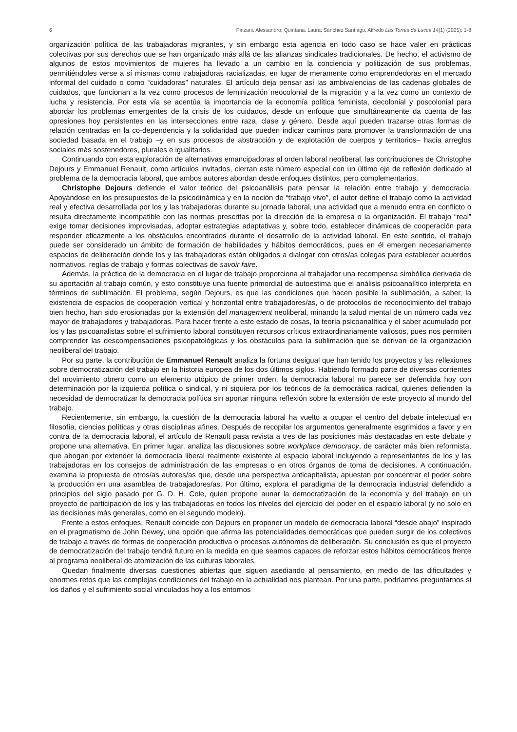6 Pinzani, Alessandro; Quintana, Laura; Sánchez Santiago, Alfredo Las Torres de Lucca 14(1) (2025): 1-8
organización política de las trabajadoras migrantes, y sin embargo esta agencia en todo caso se hace valer en prácticas colectivas por sus derechos que se han organizado más allá de las alianzas sindicales tradicionales. De hecho, el activismo de algunos de estos movimientos de mujeres ha llevado a un cambio en la conciencia y politización de sus problemas, permitiéndoles verse a sí mismas como trabajadoras racializadas, en lugar de meramente como emprendedoras en el mercado informal del cuidado o como “cuidadoras” naturales. El artículo deja pensar así las ambivalencias de las cadenas globales de cuidados, que funcionan a la vez como procesos de feminización neocolonial de la migración y a la vez como un contexto de lucha y resistencia. Por esta vía se acentúa la importancia de la economía política feminista, decolonial y poscolonial para abordar los problemas emergentes de la crisis de los cuidados, desde un enfoque que simultáneamente da cuenta de las opresiones hoy persistentes en las intersecciones entre raza, clase y género. Desde aquí pueden trazarse otras formas de relación centradas en la co-dependencia y la solidaridad que pueden indicar caminos para promover la transformación de una sociedad basada en el trabajo –y en sus procesos de abstracción y de explotación de cuerpos y territorios– hacia arreglos sociales más sostenedores, plurales e igualitarios.
Continuando con esta exploración de alternativas emancipadoras al orden laboral neoliberal, las contribuciones de Christophe Dejours y Emmanuel Renault, como artículos invitados, cierran este número especial con un último eje de reflexión dedicado al problema de la democracia laboral, que ambos autores abordan desde enfoques distintos, pero complementarios.
Christophe Dejours defiende el valor teórico del psicoanálisis para pensar la relación entre trabajo y democracia. Apoyándose en los presupuestos de la psicodinámica y en la noción de “trabajo vivo”, el autor define el trabajo como la actividad real y efectiva desarrollada por los y las trabajadoras durante su jornada laboral, una actividad que a menudo entra en conflicto o resulta directamente incompatible con las normas prescritas por la dirección de la empresa o la organización. El trabajo “real” exige tomar decisiones improvisadas, adoptar estrategias adaptativas y, sobre todo, establecer dinámicas de cooperación para responder eficazmente a los obstáculos encontrados durante el desarrollo de la actividad laboral. En este sentido, el trabajo puede ser considerado un ámbito de formación de habilidades y hábitos democráticos, pues en él emergen necesariamente espacios de deliberación donde los y las trabajadoras están obligados a dialogar con otros/as colegas para establecer acuerdos normativos, reglas de trabajo y formas colectivas de savoir faire.
Además, la práctica de la democracia en el lugar de trabajo proporciona al trabajador una recompensa simbólica derivada de su aportación al trabajo común, y esto constituye una fuente primordial de autoestima que el análisis psicoanalítico interpreta en términos de sublimación. El problema, según Dejours, es que las condiciones que hacen posible la sublimación, a saber, la existencia de espacios de cooperación vertical y horizontal entre trabajadores/as, o de protocolos de reconocimiento del trabajo bien hecho, han sido erosionadas por la extensión del management neoliberal, minando la salud mental de un número cada vez mayor de trabajadores y trabajadoras. Para hacer frente a este estado de cosas, la teoría psicoanalítica y el saber acumulado por los y las psicoanalistas sobre el sufrimiento laboral constituyen recursos críticos extraordinariamente valiosos, pues nos permiten comprender las descompensaciones psicopatológicas y los obstáculos para la sublimación que se derivan de la organización neoliberal del trabajo.
Por su parte, la contribución de Emmanuel Renault analiza la fortuna desigual que han tenido los proyectos y las reflexiones sobre democratización del trabajo en la historia europea de los dos últimos siglos. Habiendo formado parte de diversas corrientes del movimiento obrero como un elemento utópico de primer orden, la democracia laboral no parece ser defendida hoy con determinación por la izquierda política o sindical, y ni siquiera por los teóricos de la democrática radical, quienes defienden la necesidad de democratizar la democracia política sin aportar ninguna reflexión sobre la extensión de este proyecto al mundo del trabajo.
Recientemente, sin embargo, la cuestión de la democracia laboral ha vuelto a ocupar el centro del debate intelectual en filosofía, ciencias políticas y otras disciplinas afines. Después de recopilar los argumentos generalmente esgrimidos a favor y en contra de la democracia laboral, el artículo de Renault pasa revista a tres de las posiciones más destacadas en este debate y propone una alternativa. En primer lugar, analiza las discusiones sobre workplace democracy, de carácter más bien reformista, que abogan por extender la democracia liberal realmente existente al espacio laboral incluyendo a representantes de los y las trabajadoras en los consejos de administración de las empresas o en otros órganos de toma de decisiones. A continuación, examina la propuesta de otros/as autores/as que, desde una perspectiva anticapitalista, apuestan por concentrar el poder sobre la producción en una asamblea de trabajadores/as. Por último, explora el paradigma de la democracia industrial defendido a principios del siglo pasado por G. D. H. Cole, quien propone aunar la democratización de la economía y del trabajo en un proyecto de participación de los y las trabajadoras en todos los niveles del ejercicio del poder en el espacio laboral (y no solo en las decisiones más generales, como en el segundo modelo).
Frente a estos enfoques, Renault coincide con Dejours en proponer un modelo de democracia laboral “desde abajo” inspirado en el pragmatismo de John Dewey, una opción que afirma las potencialidades democráticas que pueden surgir de los colectivos de trabajo a través de formas de cooperación productiva o procesos autónomos de deliberación. Su conclusión es que el proyecto de democratización del trabajo tendrá futuro en la medida en que seamos capaces de reforzar estos hábitos democráticos frente al programa neoliberal de atomización de las culturas laborales.
Quedan finalmente diversas cuestiones abiertas que siguen asediando al pensamiento, en medio de las dificultades y enormes retos que las complejas condiciones del trabajo en la actualidad nos plantean. Por una parte, podríamos preguntarnos si los daños y el sufrimiento social vinculados hoy a los entornos